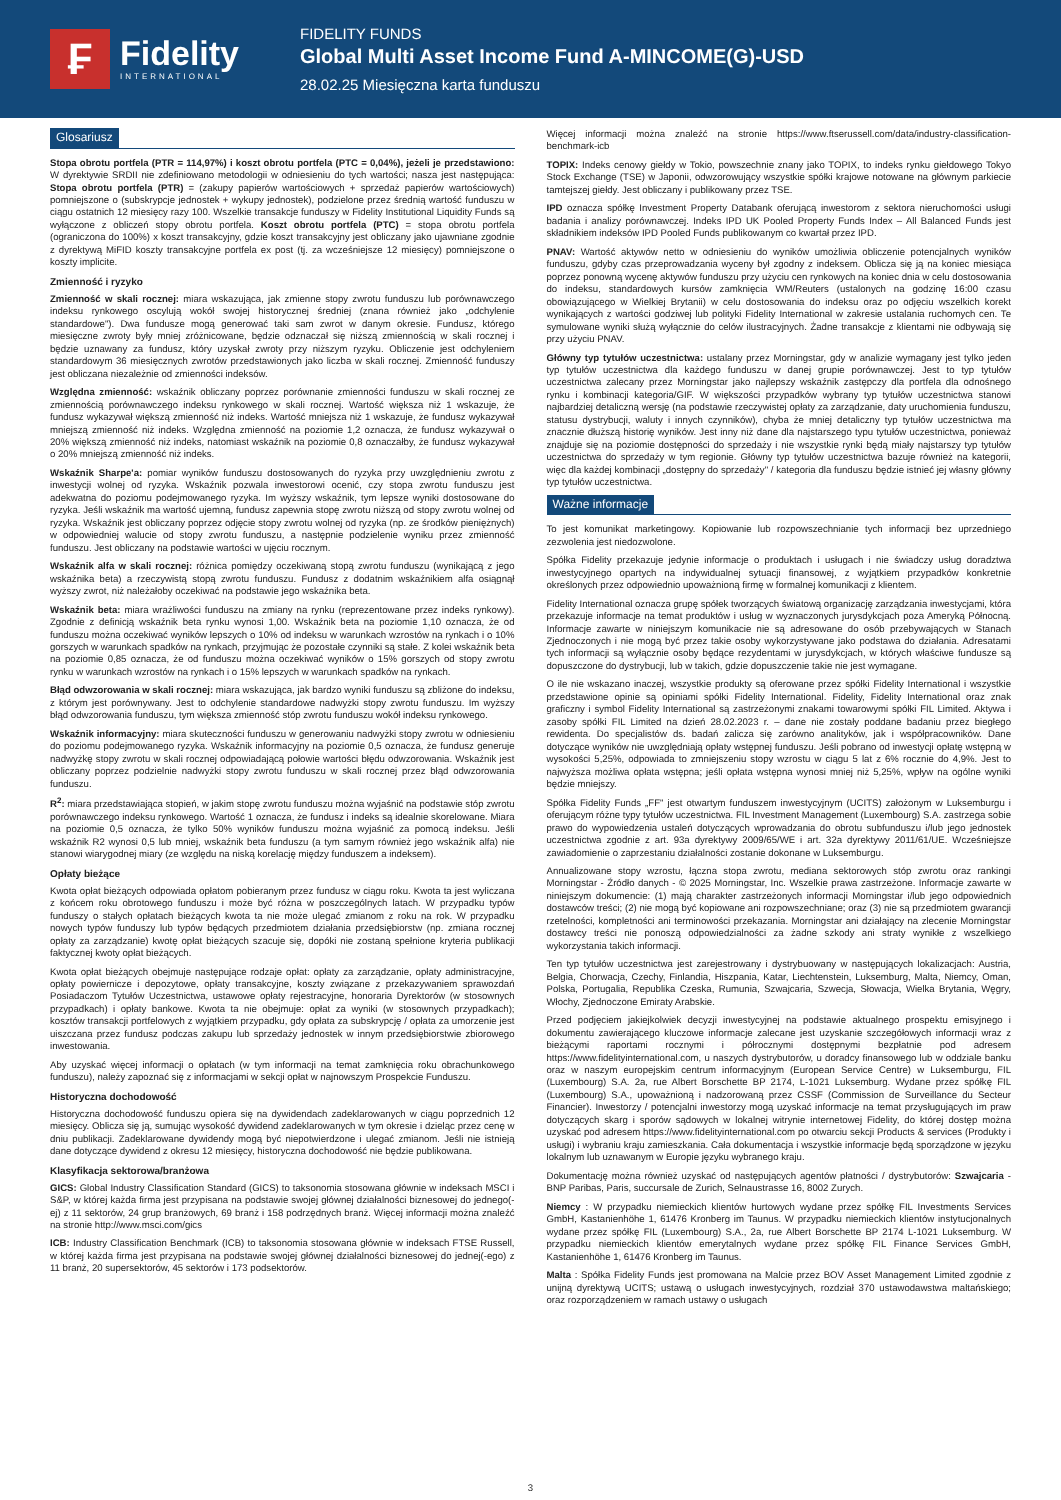₣
Fidelity
INTERNATIONAL
FIDELITY FUNDS
Global Multi Asset Income Fund A-MINCOME(G)-USD
28.02.25 Miesięczna karta funduszu
Glosariusz
Stopa obrotu portfela (PTR = 114,97%) i koszt obrotu portfela (PTC = 0,04%), jeżeli je przedstawiono: W dyrektywie SRDII nie zdefiniowano metodologii w odniesieniu do tych wartości; nasza jest następująca: Stopa obrotu portfela (PTR) = (zakupy papierów wartościowych + sprzedaż papierów wartościowych) pomniejszone o (subskrypcje jednostek + wykupy jednostek), podzielone przez średnią wartość funduszu w ciągu ostatnich 12 miesięcy razy 100. Wszelkie transakcje funduszy w Fidelity Institutional Liquidity Funds są wyłączone z obliczeń stopy obrotu portfela. Koszt obrotu portfela (PTC) = stopa obrotu portfela (ograniczona do 100%) x koszt transakcyjny, gdzie koszt transakcyjny jest obliczany jako ujawniane zgodnie z dyrektywą MiFID koszty transakcyjne portfela ex post (tj. za wcześniejsze 12 miesięcy) pomniejszone o koszty implicite.
Zmienność i ryzyko
Zmienność w skali rocznej: miara wskazująca, jak zmienne stopy zwrotu funduszu lub porównawczego indeksu rynkowego oscylują wokół swojej historycznej średniej (znana również jako „odchylenie standardowe"). Dwa fundusze mogą generować taki sam zwrot w danym okresie. Fundusz, którego miesięczne zwroty były mniej zróżnicowane, będzie odznaczał się niższą zmiennością w skali rocznej i będzie uznawany za fundusz, który uzyskał zwroty przy niższym ryzyku. Obliczenie jest odchyleniem standardowym 36 miesięcznych zwrotów przedstawionych jako liczba w skali rocznej. Zmienność funduszy jest obliczana niezależnie od zmienności indeksów.
Względna zmienność: wskaźnik obliczany poprzez porównanie zmienności funduszu w skali rocznej ze zmiennością porównawczego indeksu rynkowego w skali rocznej. Wartość większa niż 1 wskazuje, że fundusz wykazywał większą zmienność niż indeks. Wartość mniejsza niż 1 wskazuje, że fundusz wykazywał mniejszą zmienność niż indeks. Względna zmienność na poziomie 1,2 oznacza, że fundusz wykazywał o 20% większą zmienność niż indeks, natomiast wskaźnik na poziomie 0,8 oznaczałby, że fundusz wykazywał o 20% mniejszą zmienność niż indeks.
Wskaźnik Sharpe'a: pomiar wyników funduszu dostosowanych do ryzyka przy uwzględnieniu zwrotu z inwestycji wolnej od ryzyka. Wskaźnik pozwala inwestorowi ocenić, czy stopa zwrotu funduszu jest adekwatna do poziomu podejmowanego ryzyka. Im wyższy wskaźnik, tym lepsze wyniki dostosowane do ryzyka. Jeśli wskaźnik ma wartość ujemną, fundusz zapewnia stopę zwrotu niższą od stopy zwrotu wolnej od ryzyka. Wskaźnik jest obliczany poprzez odjęcie stopy zwrotu wolnej od ryzyka (np. ze środków pieniężnych) w odpowiedniej walucie od stopy zwrotu funduszu, a następnie podzielenie wyniku przez zmienność funduszu. Jest obliczany na podstawie wartości w ujęciu rocznym.
Wskaźnik alfa w skali rocznej: różnica pomiędzy oczekiwaną stopą zwrotu funduszu (wynikającą z jego wskaźnika beta) a rzeczywistą stopą zwrotu funduszu. Fundusz z dodatnim wskaźnikiem alfa osiągnął wyższy zwrot, niż należałoby oczekiwać na podstawie jego wskaźnika beta.
Wskaźnik beta: miara wrażliwości funduszu na zmiany na rynku (reprezentowane przez indeks rynkowy). Zgodnie z definicją wskaźnik beta rynku wynosi 1,00. Wskaźnik beta na poziomie 1,10 oznacza, że od funduszu można oczekiwać wyników lepszych o 10% od indeksu w warunkach wzrostów na rynkach i o 10% gorszych w warunkach spadków na rynkach, przyjmując że pozostałe czynniki są stałe. Z kolei wskaźnik beta na poziomie 0,85 oznacza, że od funduszu można oczekiwać wyników o 15% gorszych od stopy zwrotu rynku w warunkach wzrostów na rynkach i o 15% lepszych w warunkach spadków na rynkach.
Błąd odwzorowania w skali rocznej: miara wskazująca, jak bardzo wyniki funduszu są zbliżone do indeksu, z którym jest porównywany. Jest to odchylenie standardowe nadwyżki stopy zwrotu funduszu. Im wyższy błąd odwzorowania funduszu, tym większa zmienność stóp zwrotu funduszu wokół indeksu rynkowego.
Wskaźnik informacyjny: miara skuteczności funduszu w generowaniu nadwyżki stopy zwrotu w odniesieniu do poziomu podejmowanego ryzyka. Wskaźnik informacyjny na poziomie 0,5 oznacza, że fundusz generuje nadwyżkę stopy zwrotu w skali rocznej odpowiadającą połowie wartości błędu odwzorowania. Wskaźnik jest obliczany poprzez podzielnie nadwyżki stopy zwrotu funduszu w skali rocznej przez błąd odwzorowania funduszu.
R<sup>2</sup>: miara przedstawiająca stopień, w jakim stopę zwrotu funduszu można wyjaśnić na podstawie stóp zwrotu porównawczego indeksu rynkowego. Wartość 1 oznacza, że fundusz i indeks są idealnie skorelowane. Miara na poziomie 0,5 oznacza, że tylko 50% wyników funduszu można wyjaśnić za pomocą indeksu. Jeśli wskaźnik R2 wynosi 0,5 lub mniej, wskaźnik beta funduszu (a tym samym również jego wskaźnik alfa) nie stanowi wiarygodnej miary (ze względu na niską korelację między funduszem a indeksem).
Opłaty bieżące
Kwota opłat bieżących odpowiada opłatom pobieranym przez fundusz w ciągu roku. Kwota ta jest wyliczana z końcem roku obrotowego funduszu i może być różna w poszczególnych latach. W przypadku typów funduszy o stałych opłatach bieżących kwota ta nie może ulegać zmianom z roku na rok. W przypadku nowych typów funduszy lub typów będących przedmiotem działania przedsiębiorstw (np. zmiana rocznej opłaty za zarządzanie) kwotę opłat bieżących szacuje się, dopóki nie zostaną spełnione kryteria publikacji faktycznej kwoty opłat bieżących.
Kwota opłat bieżących obejmuje następujące rodzaje opłat: opłaty za zarządzanie, opłaty administracyjne, opłaty powiernicze i depozytowe, opłaty transakcyjne, koszty związane z przekazywaniem sprawozdań Posiadaczom Tytułów Uczestnictwa, ustawowe opłaty rejestracyjne, honoraria Dyrektorów (w stosownych przypadkach) i opłaty bankowe. Kwota ta nie obejmuje: opłat za wyniki (w stosownych przypadkach); kosztów transakcji portfelowych z wyjątkiem przypadku, gdy opłata za subskrypcję / opłata za umorzenie jest uiszczana przez fundusz podczas zakupu lub sprzedaży jednostek w innym przedsiębiorstwie zbiorowego inwestowania.
Aby uzyskać więcej informacji o opłatach (w tym informacji na temat zamknięcia roku obrachunkowego funduszu), należy zapoznać się z informacjami w sekcji opłat w najnowszym Prospekcie Funduszu.
Historyczna dochodowość
Historyczna dochodowość funduszu opiera się na dywidendach zadeklarowanych w ciągu poprzednich 12 miesięcy. Oblicza się ją, sumując wysokość dywidend zadeklarowanych w tym okresie i dzieląc przez cenę w dniu publikacji. Zadeklarowane dywidendy mogą być niepotwierdzone i ulegać zmianom. Jeśli nie istnieją dane dotyczące dywidend z okresu 12 miesięcy, historyczna dochodowość nie będzie publikowana.
Klasyfikacja sektorowa/branżowa
GICS: Global Industry Classification Standard (GICS) to taksonomia stosowana głównie w indeksach MSCI i S&P, w której każda firma jest przypisana na podstawie swojej głównej działalności biznesowej do jednego(-ej) z 11 sektorów, 24 grup branżowych, 69 branż i 158 podrzędnych branż. Więcej informacji można znaleźć na stronie http://www.msci.com/gics
ICB: Industry Classification Benchmark (ICB) to taksonomia stosowana głównie w indeksach FTSE Russell, w której każda firma jest przypisana na podstawie swojej głównej działalności biznesowej do jednej(-ego) z 11 branż, 20 supersektorów, 45 sektorów i 173 podsektorów.
Więcej informacji można znaleźć na stronie https://www.ftserussell.com/data/industry-classification-benchmark-icb
TOPIX: Indeks cenowy giełdy w Tokio, powszechnie znany jako TOPIX, to indeks rynku giełdowego Tokyo Stock Exchange (TSE) w Japonii, odwzorowujący wszystkie spółki krajowe notowane na głównym parkiecie tamtejszej giełdy. Jest obliczany i publikowany przez TSE.
IPD oznacza spółkę Investment Property Databank oferującą inwestorom z sektora nieruchomości usługi badania i analizy porównawczej. Indeks IPD UK Pooled Property Funds Index – All Balanced Funds jest składnikiem indeksów IPD Pooled Funds publikowanym co kwartał przez IPD.
PNAV: Wartość aktywów netto w odniesieniu do wyników umożliwia obliczenie potencjalnych wyników funduszu, gdyby czas przeprowadzania wyceny był zgodny z indeksem. Oblicza się ją na koniec miesiąca poprzez ponowną wycenę aktywów funduszu przy użyciu cen rynkowych na koniec dnia w celu dostosowania do indeksu, standardowych kursów zamknięcia WM/Reuters (ustalonych na godzinę 16:00 czasu obowiązującego w Wielkiej Brytanii) w celu dostosowania do indeksu oraz po odjęciu wszelkich korekt wynikających z wartości godziwej lub polityki Fidelity International w zakresie ustalania ruchomych cen. Te symulowane wyniki służą wyłącznie do celów ilustracyjnych. Żadne transakcje z klientami nie odbywają się przy użyciu PNAV.
Główny typ tytułów uczestnictwa: ustalany przez Morningstar, gdy w analizie wymagany jest tylko jeden typ tytułów uczestnictwa dla każdego funduszu w danej grupie porównawczej. Jest to typ tytułów uczestnictwa zalecany przez Morningstar jako najlepszy wskaźnik zastępczy dla portfela dla odnośnego rynku i kombinacji kategoria/GIF. W większości przypadków wybrany typ tytułów uczestnictwa stanowi najbardziej detaliczną wersję (na podstawie rzeczywistej opłaty za zarządzanie, daty uruchomienia funduszu, statusu dystrybucji, waluty i innych czynników), chyba że mniej detaliczny typ tytułów uczestnictwa ma znacznie dłuższą historię wyników. Jest inny niż dane dla najstarszego typu tytułów uczestnictwa, ponieważ znajduje się na poziomie dostępności do sprzedaży i nie wszystkie rynki będą miały najstarszy typ tytułów uczestnictwa do sprzedaży w tym regionie. Główny typ tytułów uczestnictwa bazuje również na kategorii, więc dla każdej kombinacji „dostępny do sprzedaży" / kategoria dla funduszu będzie istnieć jej własny główny typ tytułów uczestnictwa.
Ważne informacje
To jest komunikat marketingowy. Kopiowanie lub rozpowszechnianie tych informacji bez uprzedniego zezwolenia jest niedozwolone.
Spółka Fidelity przekazuje jedynie informacje o produktach i usługach i nie świadczy usług doradztwa inwestycyjnego opartych na indywidualnej sytuacji finansowej, z wyjątkiem przypadków konkretnie określonych przez odpowiednio upoważnioną firmę w formalnej komunikacji z klientem.
Fidelity International oznacza grupę spółek tworzących światową organizację zarządzania inwestycjami, która przekazuje informacje na temat produktów i usług w wyznaczonych jurysdykcjach poza Ameryką Północną. Informacje zawarte w niniejszym komunikacie nie są adresowane do osób przebywających w Stanach Zjednoczonych i nie mogą być przez takie osoby wykorzystywane jako podstawa do działania. Adresatami tych informacji są wyłącznie osoby będące rezydentami w jurysdykcjach, w których właściwe fundusze są dopuszczone do dystrybucji, lub w takich, gdzie dopuszczenie takie nie jest wymagane.
O ile nie wskazano inaczej, wszystkie produkty są oferowane przez spółki Fidelity International i wszystkie przedstawione opinie są opiniami spółki Fidelity International. Fidelity, Fidelity International oraz znak graficzny i symbol Fidelity International są zastrzeżonymi znakami towarowymi spółki FIL Limited. Aktywa i zasoby spółki FIL Limited na dzień 28.02.2023 r. – dane nie zostały poddane badaniu przez biegłego rewidenta. Do specjalistów ds. badań zalicza się zarówno analityków, jak i współpracowników. Dane dotyczące wyników nie uwzględniają opłaty wstępnej funduszu. Jeśli pobrano od inwestycji opłatę wstępną w wysokości 5,25%, odpowiada to zmniejszeniu stopy wzrostu w ciągu 5 lat z 6% rocznie do 4,9%. Jest to najwyższa możliwa opłata wstępna; jeśli opłata wstępna wynosi mniej niż 5,25%, wpływ na ogólne wyniki będzie mniejszy.
Spółka Fidelity Funds „FF" jest otwartym funduszem inwestycyjnym (UCITS) założonym w Luksemburgu i oferującym różne typy tytułów uczestnictwa. FIL Investment Management (Luxembourg) S.A. zastrzega sobie prawo do wypowiedzenia ustaleń dotyczących wprowadzania do obrotu subfunduszu i/lub jego jednostek uczestnictwa zgodnie z art. 93a dyrektywy 2009/65/WE i art. 32a dyrektywy 2011/61/UE. Wcześniejsze zawiadomienie o zaprzestaniu działalności zostanie dokonane w Luksemburgu.
Annualizowane stopy wzrostu, łączna stopa zwrotu, mediana sektorowych stóp zwrotu oraz rankingi Morningstar - Źródło danych - © 2025 Morningstar, Inc. Wszelkie prawa zastrzeżone. Informacje zawarte w niniejszym dokumencie: (1) mają charakter zastrzeżonych informacji Morningstar i/lub jego odpowiednich dostawców treści; (2) nie mogą być kopiowane ani rozpowszechniane; oraz (3) nie są przedmiotem gwarancji rzetelności, kompletności ani terminowości przekazania. Morningstar ani działający na zlecenie Morningstar dostawcy treści nie ponoszą odpowiedzialności za żadne szkody ani straty wynikłe z wszelkiego wykorzystania takich informacji.
Ten typ tytułów uczestnictwa jest zarejestrowany i dystrybuowany w następujących lokalizacjach: Austria, Belgia, Chorwacja, Czechy, Finlandia, Hiszpania, Katar, Liechtenstein, Luksemburg, Malta, Niemcy, Oman, Polska, Portugalia, Republika Czeska, Rumunia, Szwajcaria, Szwecja, Słowacja, Wielka Brytania, Węgry, Włochy, Zjednoczone Emiraty Arabskie.
Przed podjęciem jakiejkolwiek decyzji inwestycyjnej na podstawie aktualnego prospektu emisyjnego i dokumentu zawierającego kluczowe informacje zalecane jest uzyskanie szczegółowych informacji wraz z bieżącymi raportami rocznymi i półrocznymi dostępnymi bezpłatnie pod adresem https://www.fidelityinternational.com, u naszych dystrybutorów, u doradcy finansowego lub w oddziale banku oraz w naszym europejskim centrum informacyjnym (European Service Centre) w Luksemburgu, FIL (Luxembourg) S.A. 2a, rue Albert Borschette BP 2174, L-1021 Luksemburg. Wydane przez spółkę FIL (Luxembourg) S.A., upoważnioną i nadzorowaną przez CSSF (Commission de Surveillance du Secteur Financier). Inwestorzy / potencjalni inwestorzy mogą uzyskać informacje na temat przysługujących im praw dotyczących skarg i sporów sądowych w lokalnej witrynie internetowej Fidelity, do której dostęp można uzyskać pod adresem https://www.fidelityinternational.com po otwarciu sekcji Products & services (Produkty i usługi) i wybraniu kraju zamieszkania. Cała dokumentacja i wszystkie informacje będą sporządzone w języku lokalnym lub uznawanym w Europie języku wybranego kraju.
Dokumentację można również uzyskać od następujących agentów płatności / dystrybutorów: Szwajcaria - BNP Paribas, Paris, succursale de Zurich, Selnaustrasse 16, 8002 Zurych.
Niemcy : W przypadku niemieckich klientów hurtowych wydane przez spółkę FIL Investments Services GmbH, Kastanienhöhe 1, 61476 Kronberg im Taunus. W przypadku niemieckich klientów instytucjonalnych wydane przez spółkę FIL (Luxembourg) S.A., 2a, rue Albert Borschette BP 2174 L-1021 Luksemburg. W przypadku niemieckich klientów emerytalnych wydane przez spółkę FIL Finance Services GmbH, Kastanienhöhe 1, 61476 Kronberg im Taunus.
Malta : Spółka Fidelity Funds jest promowana na Malcie przez BOV Asset Management Limited zgodnie z unijną dyrektywą UCITS; ustawą o usługach inwestycyjnych, rozdział 370 ustawodawstwa maltańskiego; oraz rozporządzeniem w ramach ustawy o usługach
3